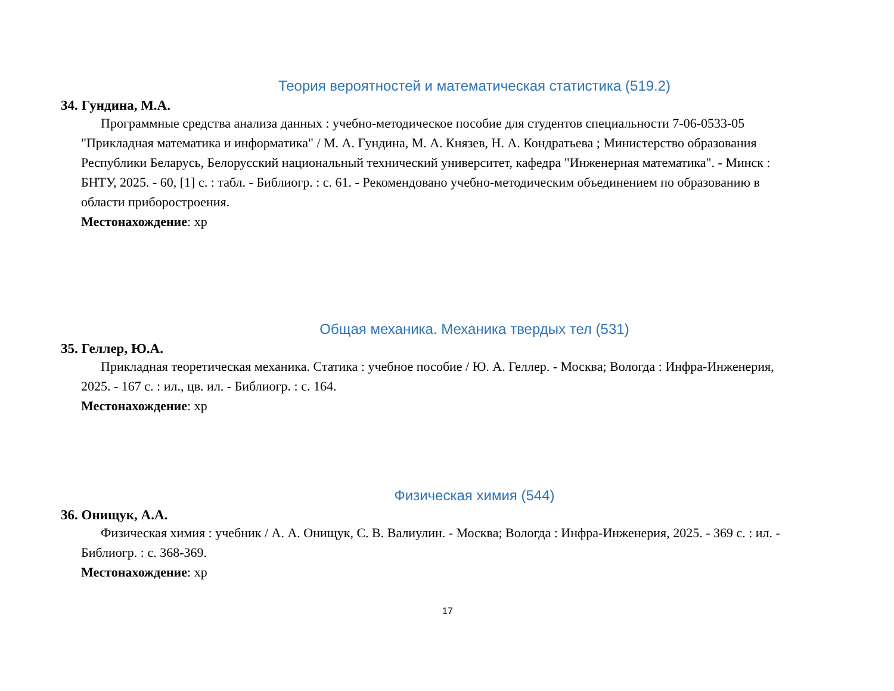Теория вероятностей и математическая статистика (519.2)
34. Гундина, М.А.
Программные средства анализа данных : учебно-методическое пособие для студентов специальности 7-06-0533-05 "Прикладная математика и информатика" / М. А. Гундина, М. А. Князев, Н. А. Кондратьева ; Министерство образования Республики Беларусь, Белорусский национальный технический университет, кафедра "Инженерная математика". - Минск : БНТУ, 2025. - 60, [1] с. : табл. - Библиогр. : с. 61. - Рекомендовано учебно-методическим объединением по образованию в области приборостроения.
Местонахождение: хр
Общая механика. Механика твердых тел (531)
35. Геллер, Ю.А.
Прикладная теоретическая механика. Статика : учебное пособие / Ю. А. Геллер. - Москва; Вологда : Инфра-Инженерия, 2025. - 167 с. : ил., цв. ил. - Библиогр. : с. 164.
Местонахождение: хр
Физическая химия (544)
36. Онищук, А.А.
Физическая химия : учебник / А. А. Онищук, С. В. Валиулин. - Москва; Вологда : Инфра-Инженерия, 2025. - 369 с. : ил. - Библиогр. : с. 368-369.
Местонахождение: хр
17